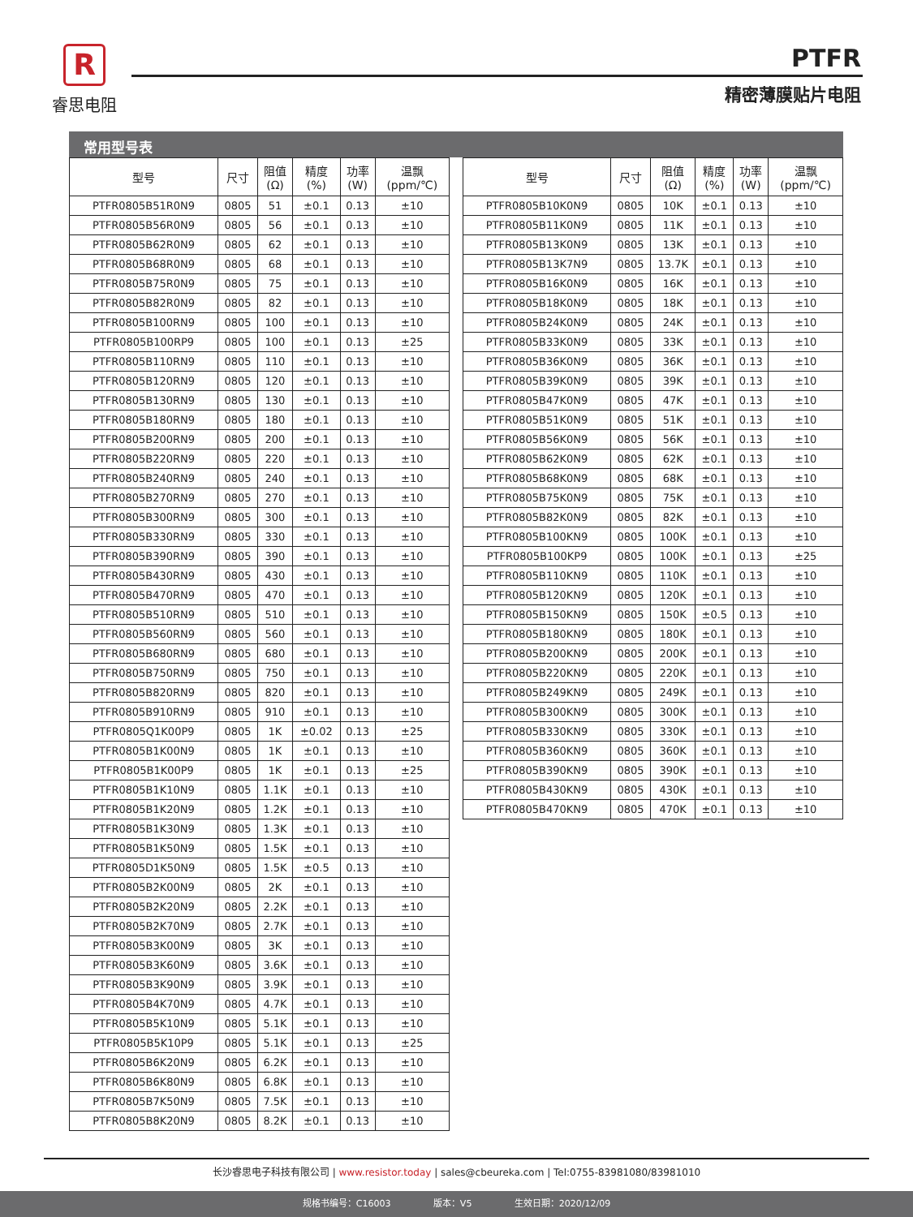R
睿思电阻
PTFR
精密薄膜贴片电阻
常用型号表
| 型号 | 尺寸 | 阻值 (Ω) | 精度 (%) | 功率 (W) | 温飘 (ppm/℃) |
| --- | --- | --- | --- | --- | --- |
| PTFR0805B51R0N9 | 0805 | 51 | ±0.1 | 0.13 | ±10 |
| PTFR0805B56R0N9 | 0805 | 56 | ±0.1 | 0.13 | ±10 |
| PTFR0805B62R0N9 | 0805 | 62 | ±0.1 | 0.13 | ±10 |
| PTFR0805B68R0N9 | 0805 | 68 | ±0.1 | 0.13 | ±10 |
| PTFR0805B75R0N9 | 0805 | 75 | ±0.1 | 0.13 | ±10 |
| PTFR0805B82R0N9 | 0805 | 82 | ±0.1 | 0.13 | ±10 |
| PTFR0805B100RN9 | 0805 | 100 | ±0.1 | 0.13 | ±10 |
| PTFR0805B100RP9 | 0805 | 100 | ±0.1 | 0.13 | ±25 |
| PTFR0805B110RN9 | 0805 | 110 | ±0.1 | 0.13 | ±10 |
| PTFR0805B120RN9 | 0805 | 120 | ±0.1 | 0.13 | ±10 |
| PTFR0805B130RN9 | 0805 | 130 | ±0.1 | 0.13 | ±10 |
| PTFR0805B180RN9 | 0805 | 180 | ±0.1 | 0.13 | ±10 |
| PTFR0805B200RN9 | 0805 | 200 | ±0.1 | 0.13 | ±10 |
| PTFR0805B220RN9 | 0805 | 220 | ±0.1 | 0.13 | ±10 |
| PTFR0805B240RN9 | 0805 | 240 | ±0.1 | 0.13 | ±10 |
| PTFR0805B270RN9 | 0805 | 270 | ±0.1 | 0.13 | ±10 |
| PTFR0805B300RN9 | 0805 | 300 | ±0.1 | 0.13 | ±10 |
| PTFR0805B330RN9 | 0805 | 330 | ±0.1 | 0.13 | ±10 |
| PTFR0805B390RN9 | 0805 | 390 | ±0.1 | 0.13 | ±10 |
| PTFR0805B430RN9 | 0805 | 430 | ±0.1 | 0.13 | ±10 |
| PTFR0805B470RN9 | 0805 | 470 | ±0.1 | 0.13 | ±10 |
| PTFR0805B510RN9 | 0805 | 510 | ±0.1 | 0.13 | ±10 |
| PTFR0805B560RN9 | 0805 | 560 | ±0.1 | 0.13 | ±10 |
| PTFR0805B680RN9 | 0805 | 680 | ±0.1 | 0.13 | ±10 |
| PTFR0805B750RN9 | 0805 | 750 | ±0.1 | 0.13 | ±10 |
| PTFR0805B820RN9 | 0805 | 820 | ±0.1 | 0.13 | ±10 |
| PTFR0805B910RN9 | 0805 | 910 | ±0.1 | 0.13 | ±10 |
| PTFR0805Q1K00P9 | 0805 | 1K | ±0.02 | 0.13 | ±25 |
| PTFR0805B1K00N9 | 0805 | 1K | ±0.1 | 0.13 | ±10 |
| PTFR0805B1K00P9 | 0805 | 1K | ±0.1 | 0.13 | ±25 |
| PTFR0805B1K10N9 | 0805 | 1.1K | ±0.1 | 0.13 | ±10 |
| PTFR0805B1K20N9 | 0805 | 1.2K | ±0.1 | 0.13 | ±10 |
| PTFR0805B1K30N9 | 0805 | 1.3K | ±0.1 | 0.13 | ±10 |
| PTFR0805B1K50N9 | 0805 | 1.5K | ±0.1 | 0.13 | ±10 |
| PTFR0805D1K50N9 | 0805 | 1.5K | ±0.5 | 0.13 | ±10 |
| PTFR0805B2K00N9 | 0805 | 2K | ±0.1 | 0.13 | ±10 |
| PTFR0805B2K20N9 | 0805 | 2.2K | ±0.1 | 0.13 | ±10 |
| PTFR0805B2K70N9 | 0805 | 2.7K | ±0.1 | 0.13 | ±10 |
| PTFR0805B3K00N9 | 0805 | 3K | ±0.1 | 0.13 | ±10 |
| PTFR0805B3K60N9 | 0805 | 3.6K | ±0.1 | 0.13 | ±10 |
| PTFR0805B3K90N9 | 0805 | 3.9K | ±0.1 | 0.13 | ±10 |
| PTFR0805B4K70N9 | 0805 | 4.7K | ±0.1 | 0.13 | ±10 |
| PTFR0805B5K10N9 | 0805 | 5.1K | ±0.1 | 0.13 | ±10 |
| PTFR0805B5K10P9 | 0805 | 5.1K | ±0.1 | 0.13 | ±25 |
| PTFR0805B6K20N9 | 0805 | 6.2K | ±0.1 | 0.13 | ±10 |
| PTFR0805B6K80N9 | 0805 | 6.8K | ±0.1 | 0.13 | ±10 |
| PTFR0805B7K50N9 | 0805 | 7.5K | ±0.1 | 0.13 | ±10 |
| PTFR0805B8K20N9 | 0805 | 8.2K | ±0.1 | 0.13 | ±10 |
| 型号 | 尺寸 | 阻值 (Ω) | 精度 (%) | 功率 (W) | 温飘 (ppm/℃) |
| --- | --- | --- | --- | --- | --- |
| PTFR0805B10K0N9 | 0805 | 10K | ±0.1 | 0.13 | ±10 |
| PTFR0805B11K0N9 | 0805 | 11K | ±0.1 | 0.13 | ±10 |
| PTFR0805B13K0N9 | 0805 | 13K | ±0.1 | 0.13 | ±10 |
| PTFR0805B13K7N9 | 0805 | 13.7K | ±0.1 | 0.13 | ±10 |
| PTFR0805B16K0N9 | 0805 | 16K | ±0.1 | 0.13 | ±10 |
| PTFR0805B18K0N9 | 0805 | 18K | ±0.1 | 0.13 | ±10 |
| PTFR0805B24K0N9 | 0805 | 24K | ±0.1 | 0.13 | ±10 |
| PTFR0805B33K0N9 | 0805 | 33K | ±0.1 | 0.13 | ±10 |
| PTFR0805B36K0N9 | 0805 | 36K | ±0.1 | 0.13 | ±10 |
| PTFR0805B39K0N9 | 0805 | 39K | ±0.1 | 0.13 | ±10 |
| PTFR0805B47K0N9 | 0805 | 47K | ±0.1 | 0.13 | ±10 |
| PTFR0805B51K0N9 | 0805 | 51K | ±0.1 | 0.13 | ±10 |
| PTFR0805B56K0N9 | 0805 | 56K | ±0.1 | 0.13 | ±10 |
| PTFR0805B62K0N9 | 0805 | 62K | ±0.1 | 0.13 | ±10 |
| PTFR0805B68K0N9 | 0805 | 68K | ±0.1 | 0.13 | ±10 |
| PTFR0805B75K0N9 | 0805 | 75K | ±0.1 | 0.13 | ±10 |
| PTFR0805B82K0N9 | 0805 | 82K | ±0.1 | 0.13 | ±10 |
| PTFR0805B100KN9 | 0805 | 100K | ±0.1 | 0.13 | ±10 |
| PTFR0805B100KP9 | 0805 | 100K | ±0.1 | 0.13 | ±25 |
| PTFR0805B110KN9 | 0805 | 110K | ±0.1 | 0.13 | ±10 |
| PTFR0805B120KN9 | 0805 | 120K | ±0.1 | 0.13 | ±10 |
| PTFR0805B150KN9 | 0805 | 150K | ±0.5 | 0.13 | ±10 |
| PTFR0805B180KN9 | 0805 | 180K | ±0.1 | 0.13 | ±10 |
| PTFR0805B200KN9 | 0805 | 200K | ±0.1 | 0.13 | ±10 |
| PTFR0805B220KN9 | 0805 | 220K | ±0.1 | 0.13 | ±10 |
| PTFR0805B249KN9 | 0805 | 249K | ±0.1 | 0.13 | ±10 |
| PTFR0805B300KN9 | 0805 | 300K | ±0.1 | 0.13 | ±10 |
| PTFR0805B330KN9 | 0805 | 330K | ±0.1 | 0.13 | ±10 |
| PTFR0805B360KN9 | 0805 | 360K | ±0.1 | 0.13 | ±10 |
| PTFR0805B390KN9 | 0805 | 390K | ±0.1 | 0.13 | ±10 |
| PTFR0805B430KN9 | 0805 | 430K | ±0.1 | 0.13 | ±10 |
| PTFR0805B470KN9 | 0805 | 470K | ±0.1 | 0.13 | ±10 |
长沙睿思电子科技有限公司 | www.resistor.today | sales@cbeureka.com | Tel:0755-83981080/83981010
规格书编号：C16003 版本：V5 生效日期：2020/12/09